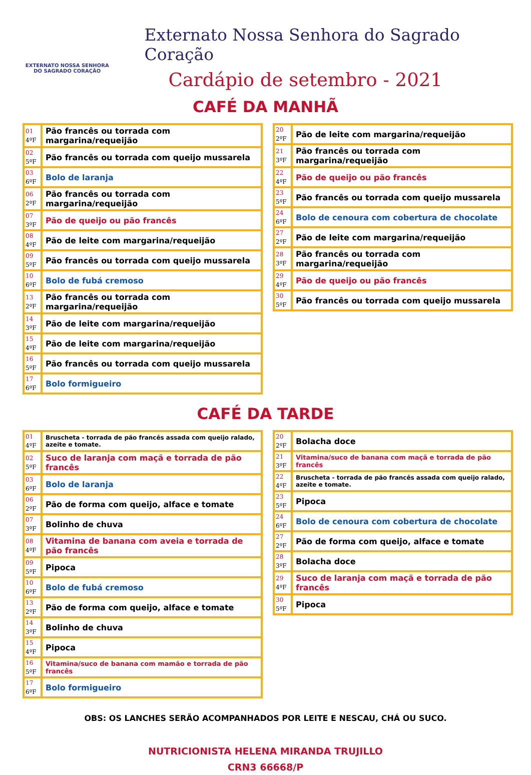EXTERNATO NOSSA SENHORA
DO SAGRADO CORAÇÃO
Externato Nossa Senhora do Sagrado Coração
Cardápio de setembro - 2021
CAFÉ DA MANHÃ
| 01 4ºF | Pão francês ou torrada com margarina/requeijão |
| 02 5ºF | Pão francês ou torrada com queijo mussarela |
| 03 6ºF | Bolo de laranja |
| 06 2ºF | Pão francês ou torrada com margarina/requeijão |
| 07 3ºF | Pão de queijo ou pão francês |
| 08 4ºF | Pão de leite com margarina/requeijão |
| 09 5ºF | Pão francês ou torrada com queijo mussarela |
| 10 6ºF | Bolo de fubá cremoso |
| 13 2ºF | Pão francês ou torrada com margarina/requeijão |
| 14 3ºF | Pão de leite com margarina/requeijão |
| 15 4ºF | Pão de leite com margarina/requeijão |
| 16 5ºF | Pão francês ou torrada com queijo mussarela |
| 17 6ºF | Bolo formigueiro |
| 20 2ºF | Pão de leite com margarina/requeijão |
| 21 3ºF | Pão francês ou torrada com margarina/requeijão |
| 22 4ºF | Pão de queijo ou pão francês |
| 23 5ºF | Pão francês ou torrada com queijo mussarela |
| 24 6ºF | Bolo de cenoura com cobertura de chocolate |
| 27 2ºF | Pão de leite com margarina/requeijão |
| 28 3ºF | Pão francês ou torrada com margarina/requeijão |
| 29 4ºF | Pão de queijo ou pão francês |
| 30 5ºF | Pão francês ou torrada com queijo mussarela |
CAFÉ DA TARDE
| 01 4ºF | Bruscheta - torrada de pão francês assada com queijo ralado, azeite e tomate. |
| 02 5ºF | Suco de laranja com maçã e torrada de pão francês |
| 03 6ºF | Bolo de laranja |
| 06 2ºF | Pão de forma com queijo, alface e tomate |
| 07 3ºF | Bolinho de chuva |
| 08 4ºF | Vitamina de banana com aveia e torrada de pão francês |
| 09 5ºF | Pipoca |
| 10 6ºF | Bolo de fubá cremoso |
| 13 2ºF | Pão de forma com queijo, alface e tomate |
| 14 3ºF | Bolinho de chuva |
| 15 4ºF | Pipoca |
| 16 5ºF | Vitamina/suco de banana com mamão e torrada de pão francês |
| 17 6ºF | Bolo formigueiro |
| 20 2ºF | Bolacha doce |
| 21 3ºF | Vitamina/suco de banana com maçã e torrada de pão francês |
| 22 4ºF | Bruscheta - torrada de pão francês assada com queijo ralado, azeite e tomate. |
| 23 5ºF | Pipoca |
| 24 6ºF | Bolo de cenoura com cobertura de chocolate |
| 27 2ºF | Pão de forma com queijo, alface e tomate |
| 28 3ºF | Bolacha doce |
| 29 4ºF | Suco de laranja com maçã e torrada de pão francês |
| 30 5ºF | Pipoca |
OBS: OS LANCHES SERÃO ACOMPANHADOS POR LEITE E NESCAU, CHÁ OU SUCO.
NUTRICIONISTA HELENA MIRANDA TRUJILLO
CRN3 66668/P